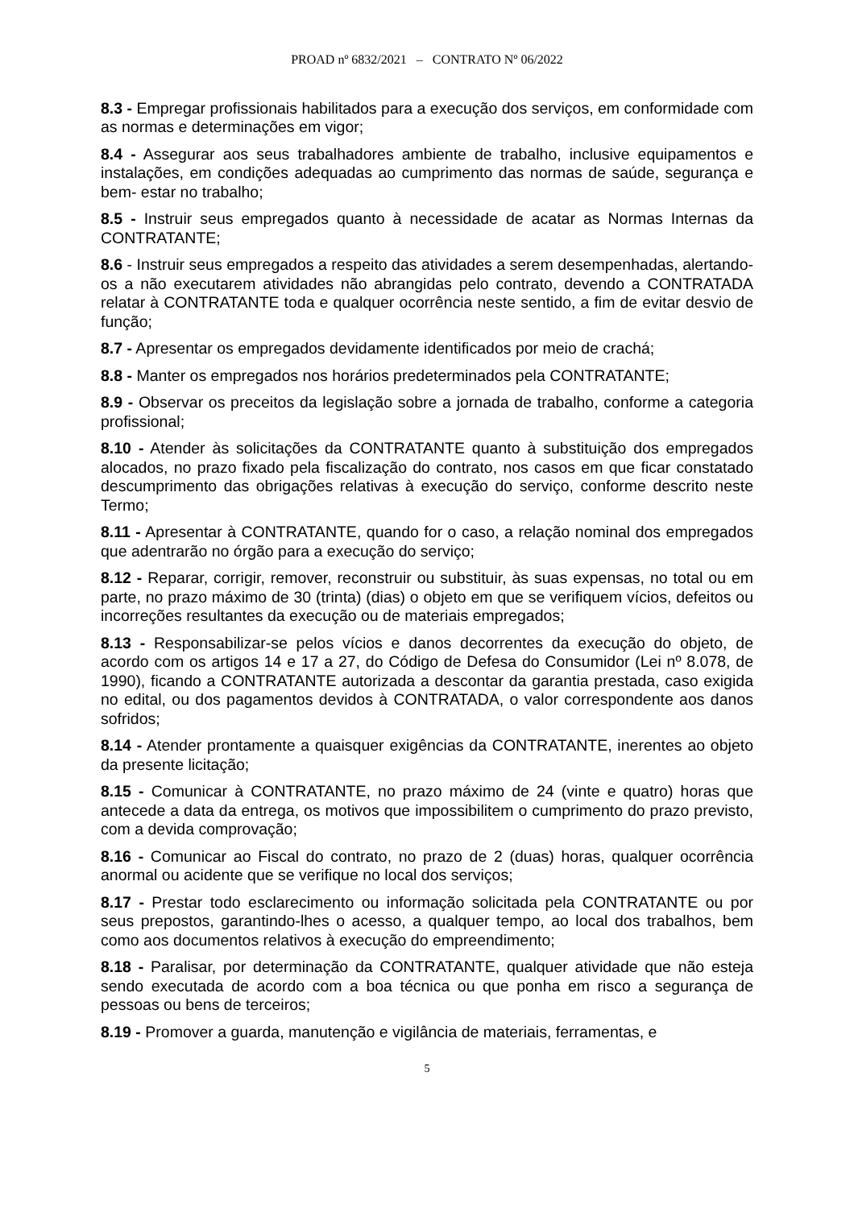PROAD nº 6832/2021 – CONTRATO Nº 06/2022
8.3 - Empregar profissionais habilitados para a execução dos serviços, em conformidade com as normas e determinações em vigor;
8.4 - Assegurar aos seus trabalhadores ambiente de trabalho, inclusive equipamentos e instalações, em condições adequadas ao cumprimento das normas de saúde, segurança e bem- estar no trabalho;
8.5 - Instruir seus empregados quanto à necessidade de acatar as Normas Internas da CONTRATANTE;
8.6 - Instruir seus empregados a respeito das atividades a serem desempenhadas, alertando- os a não executarem atividades não abrangidas pelo contrato, devendo a CONTRATADA relatar à CONTRATANTE toda e qualquer ocorrência neste sentido, a fim de evitar desvio de função;
8.7 - Apresentar os empregados devidamente identificados por meio de crachá;
8.8 - Manter os empregados nos horários predeterminados pela CONTRATANTE;
8.9 - Observar os preceitos da legislação sobre a jornada de trabalho, conforme a categoria profissional;
8.10 - Atender às solicitações da CONTRATANTE quanto à substituição dos empregados alocados, no prazo fixado pela fiscalização do contrato, nos casos em que ficar constatado descumprimento das obrigações relativas à execução do serviço, conforme descrito neste Termo;
8.11 - Apresentar à CONTRATANTE, quando for o caso, a relação nominal dos empregados que adentrarão no órgão para a execução do serviço;
8.12 - Reparar, corrigir, remover, reconstruir ou substituir, às suas expensas, no total ou em parte, no prazo máximo de 30 (trinta) (dias) o objeto em que se verifiquem vícios, defeitos ou incorreções resultantes da execução ou de materiais empregados;
8.13 - Responsabilizar-se pelos vícios e danos decorrentes da execução do objeto, de acordo com os artigos 14 e 17 a 27, do Código de Defesa do Consumidor (Lei nº 8.078, de 1990), ficando a CONTRATANTE autorizada a descontar da garantia prestada, caso exigida no edital, ou dos pagamentos devidos à CONTRATADA, o valor correspondente aos danos sofridos;
8.14 - Atender prontamente a quaisquer exigências da CONTRATANTE, inerentes ao objeto da presente licitação;
8.15 - Comunicar à CONTRATANTE, no prazo máximo de 24 (vinte e quatro) horas que antecede a data da entrega, os motivos que impossibilitem o cumprimento do prazo previsto, com a devida comprovação;
8.16 - Comunicar ao Fiscal do contrato, no prazo de 2 (duas) horas, qualquer ocorrência anormal ou acidente que se verifique no local dos serviços;
8.17 - Prestar todo esclarecimento ou informação solicitada pela CONTRATANTE ou por seus prepostos, garantindo-lhes o acesso, a qualquer tempo, ao local dos trabalhos, bem como aos documentos relativos à execução do empreendimento;
8.18 - Paralisar, por determinação da CONTRATANTE, qualquer atividade que não esteja sendo executada de acordo com a boa técnica ou que ponha em risco a segurança de pessoas ou bens de terceiros;
8.19 - Promover a guarda, manutenção e vigilância de materiais, ferramentas, e
5